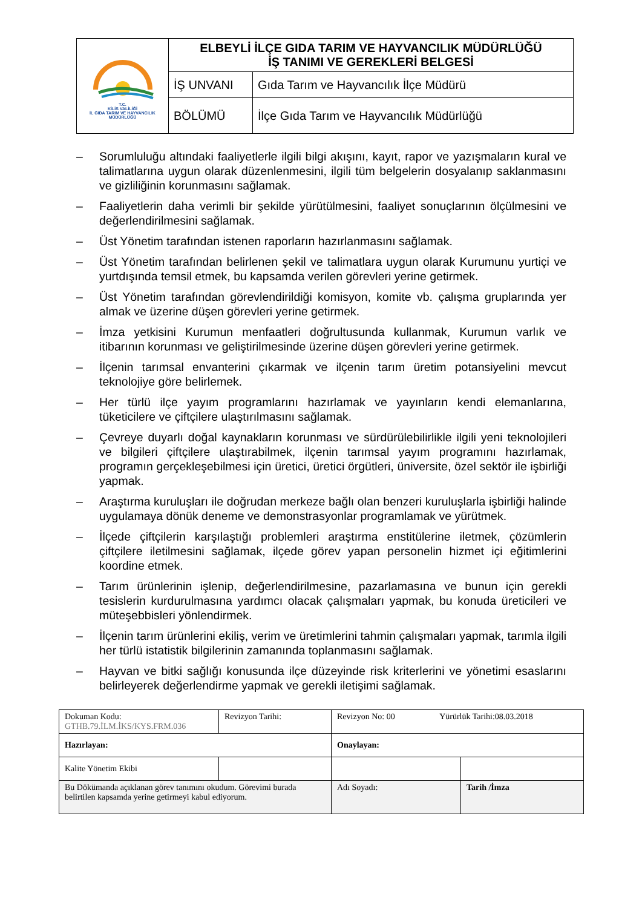| T.C. KİLİS VALİLİĞİ İL GIDA TARIM VE HAYVANCILIK MÜDÜRLÜĞÜ | ELBEYLİ İLÇE GIDA TARIM VE HAYVANCILIK MÜDÜRLÜĞÜ İŞ TANIMI VE GEREKLERİ BELGESİ | |
| | İŞ UNVANI | Gıda Tarım ve Hayvancılık İlçe Müdürü |
| | BÖLÜMÜ | İlçe Gıda Tarım ve Hayvancılık Müdürlüğü |
– Sorumluluğu altındaki faaliyetlerle ilgili bilgi akışını, kayıt, rapor ve yazışmaların kural ve talimatlarına uygun olarak düzenlenmesini, ilgili tüm belgelerin dosyalanıp saklanmasını ve gizliliğinin korunmasını sağlamak.
– Faaliyetlerin daha verimli bir şekilde yürütülmesini, faaliyet sonuçlarının ölçülmesini ve değerlendirilmesini sağlamak.
– Üst Yönetim tarafından istenen raporların hazırlanmasını sağlamak.
– Üst Yönetim tarafından belirlenen şekil ve talimatlara uygun olarak Kurumunu yurtiçi ve yurtdışında temsil etmek, bu kapsamda verilen görevleri yerine getirmek.
– Üst Yönetim tarafından görevlendirildiği komisyon, komite vb. çalışma gruplarında yer almak ve üzerine düşen görevleri yerine getirmek.
– İmza yetkisini Kurumun menfaatleri doğrultusunda kullanmak, Kurumun varlık ve itibarının korunması ve geliştirilmesinde üzerine düşen görevleri yerine getirmek.
– İlçenin tarımsal envanterini çıkarmak ve ilçenin tarım üretim potansiyelini mevcut teknolojiye göre belirlemek.
– Her türlü ilçe yayım programlarını hazırlamak ve yayınların kendi elemanlarına, tüketicilere ve çiftçilere ulaştırılmasını sağlamak.
– Çevreye duyarlı doğal kaynakların korunması ve sürdürülebilirlikle ilgili yeni teknolojileri ve bilgileri çiftçilere ulaştırabilmek, ilçenin tarımsal yayım programını hazırlamak, programın gerçekleşebilmesi için üretici, üretici örgütleri, üniversite, özel sektör ile işbirliği yapmak.
– Araştırma kuruluşları ile doğrudan merkeze bağlı olan benzeri kuruluşlarla işbirliği halinde uygulamaya dönük deneme ve demonstrasyonlar programlamak ve yürütmek.
– İlçede çiftçilerin karşılaştığı problemleri araştırma enstitülerine iletmek, çözümlerin çiftçilere iletilmesini sağlamak, ilçede görev yapan personelin hizmet içi eğitimlerini koordine etmek.
– Tarım ürünlerinin işlenip, değerlendirilmesine, pazarlamasına ve bunun için gerekli tesislerin kurdurulmasına yardımcı olacak çalışmaları yapmak, bu konuda üreticileri ve müteşebbisleri yönlendirmek.
– İlçenin tarım ürünlerini ekiliş, verim ve üretimlerini tahmin çalışmaları yapmak, tarımla ilgili her türlü istatistik bilgilerinin zamanında toplanmasını sağlamak.
– Hayvan ve bitki sağlığı konusunda ilçe düzeyinde risk kriterlerini ve yönetimi esaslarını belirleyerek değerlendirme yapmak ve gerekli iletişimi sağlamak.
| Dokuman Kodu: GTHB.79.İLM.İKS/KYS.FRM.036 | Revizyon Tarihi: | Revizyon No: 00 Yürürlük Tarihi:08.03.2018 | |
| Hazırlayan: | | Onaylayan: | |
| Kalite Yönetim Ekibi | | | |
| Bu Dökümanda açıklanan görev tanımını okudum. Görevimi burada belirtilen kapsamda yerine getirmeyi kabul ediyorum. | | Adı Soyadı: | Tarih /İmza |